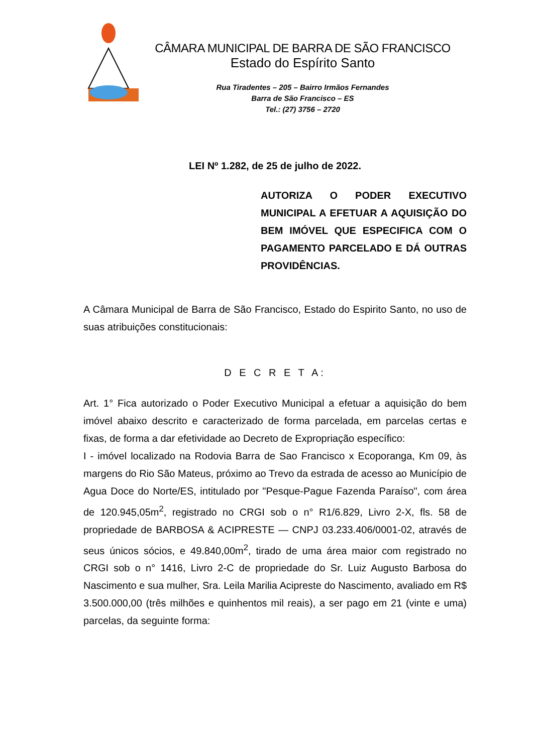CÂMARA MUNICIPAL DE BARRA DE SÃO FRANCISCO
Estado do Espírito Santo
Rua Tiradentes – 205 – Bairro Irmãos Fernandes
Barra de São Francisco – ES
Tel.: (27) 3756 – 2720
LEI Nº 1.282, de 25 de julho de 2022.
AUTORIZA O PODER EXECUTIVO MUNICIPAL A EFETUAR A AQUISIÇÃO DO BEM IMÓVEL QUE ESPECIFICA COM O PAGAMENTO PARCELADO E DÁ OUTRAS PROVIDÊNCIAS.
A Câmara Municipal de Barra de São Francisco, Estado do Espirito Santo, no uso de suas atribuições constitucionais:
D E C R E T A:
Art. 1° Fica autorizado o Poder Executivo Municipal a efetuar a aquisição do bem imóvel abaixo descrito e caracterizado de forma parcelada, em parcelas certas e fixas, de forma a dar efetividade ao Decreto de Expropriação específico:
I - imóvel localizado na Rodovia Barra de Sao Francisco x Ecoporanga, Km 09, às margens do Rio São Mateus, próximo ao Trevo da estrada de acesso ao Município de Agua Doce do Norte/ES, intitulado por "Pesque-Pague Fazenda Paraíso", com área de 120.945,05m<sup>2</sup>, registrado no CRGI sob o n° R1/6.829, Livro 2-X, fls. 58 de propriedade de BARBOSA & ACIPRESTE — CNPJ 03.233.406/0001-02, através de seus únicos sócios, e 49.840,00m<sup>2</sup>, tirado de uma área maior com registrado no CRGI sob o n° 1416, Livro 2-C de propriedade do Sr. Luiz Augusto Barbosa do Nascimento e sua mulher, Sra. Leila Marilia Acipreste do Nascimento, avaliado em R$ 3.500.000,00 (três milhões e quinhentos mil reais), a ser pago em 21 (vinte e uma) parcelas, da seguinte forma: